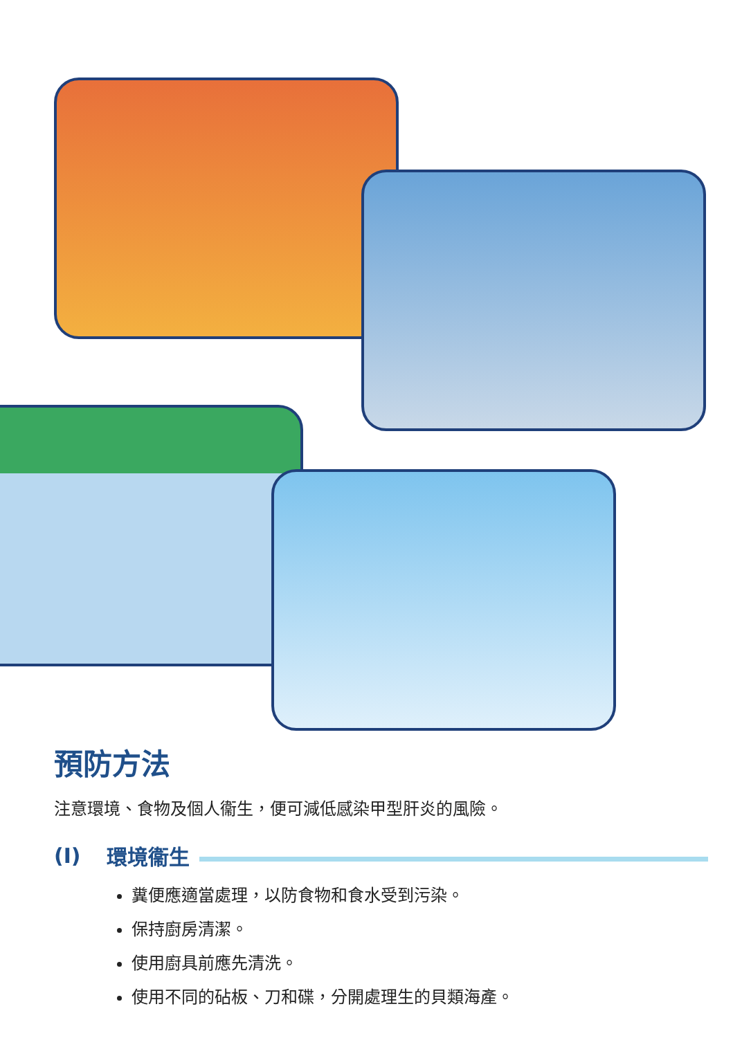預防方法
注意環境、食物及個人衞生，便可減低感染甲型肝炎的風險。
(I) 環境衞生
糞便應適當處理，以防食物和食水受到污染。
保持廚房清潔。
使用廚具前應先清洗。
使用不同的砧板、刀和碟，分開處理生的貝類海產。